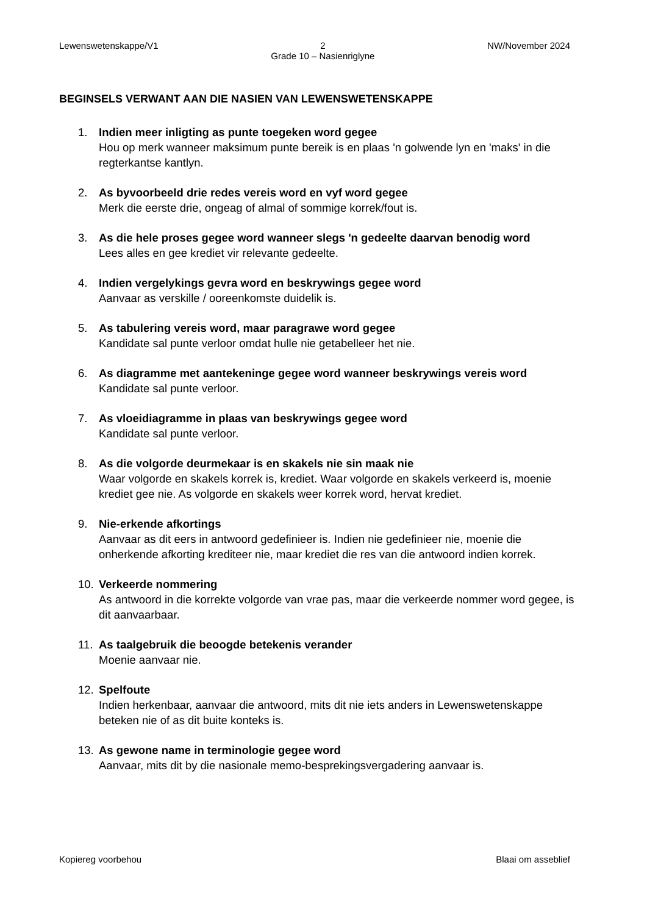Lewenswetenskappe/V1 2
Grade 10 – Nasienriglyne NW/November 2024
BEGINSELS VERWANT AAN DIE NASIEN VAN LEWENSWETENSKAPPE
1. Indien meer inligting as punte toegeken word gegee
Hou op merk wanneer maksimum punte bereik is en plaas 'n golwende lyn en 'maks' in die regterkantse kantlyn.
2. As byvoorbeeld drie redes vereis word en vyf word gegee
Merk die eerste drie, ongeag of almal of sommige korrek/fout is.
3. As die hele proses gegee word wanneer slegs 'n gedeelte daarvan benodig word
Lees alles en gee krediet vir relevante gedeelte.
4. Indien vergelykings gevra word en beskrywings gegee word
Aanvaar as verskille / ooreenkomste duidelik is.
5. As tabulering vereis word, maar paragrawe word gegee
Kandidate sal punte verloor omdat hulle nie getabelleer het nie.
6. As diagramme met aantekeninge gegee word wanneer beskrywings vereis word
Kandidate sal punte verloor.
7. As vloeidiagramme in plaas van beskrywings gegee word
Kandidate sal punte verloor.
8. As die volgorde deurmekaar is en skakels nie sin maak nie
Waar volgorde en skakels korrek is, krediet. Waar volgorde en skakels verkeerd is, moenie krediet gee nie. As volgorde en skakels weer korrek word, hervat krediet.
9. Nie-erkende afkortings
Aanvaar as dit eers in antwoord gedefinieer is. Indien nie gedefinieer nie, moenie die onherkende afkorting krediteer nie, maar krediet die res van die antwoord indien korrek.
10. Verkeerde nommering
As antwoord in die korrekte volgorde van vrae pas, maar die verkeerde nommer word gegee, is dit aanvaarbaar.
11. As taalgebruik die beoogde betekenis verander
Moenie aanvaar nie.
12. Spelfoute
Indien herkenbaar, aanvaar die antwoord, mits dit nie iets anders in Lewenswetenskappe beteken nie of as dit buite konteks is.
13. As gewone name in terminologie gegee word
Aanvaar, mits dit by die nasionale memo-besprekingsvergadering aanvaar is.
Kopiereg voorbehou Blaai om asseblief